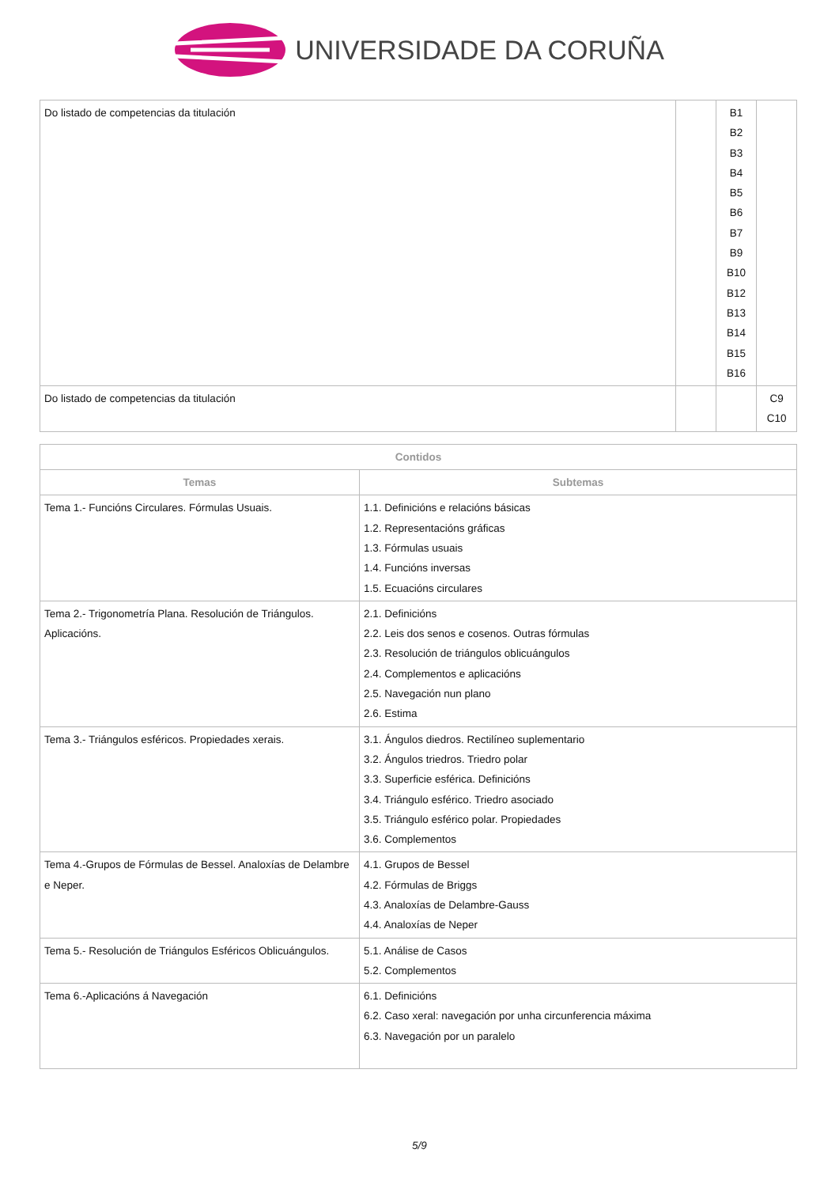UNIVERSIDADE DA CORUÑA
| Do listado de competencias da titulación | | B1 B2 B3 B4 B5 B6 B7 B9 B10 B12 B13 B14 B15 B16 | |
| Do listado de competencias da titulación | | | C9 C10 |
| Contidos | |
| --- | --- |
| Temas | Subtemas |
| Tema 1.- Funcións Circulares. Fórmulas Usuais. | 1.1. Definicións e relacións básicas 1.2. Representacións gráficas 1.3. Fórmulas usuais 1.4. Funcións inversas 1.5. Ecuacións circulares |
| Tema 2.- Trigonometría Plana. Resolución de Triángulos. Aplicacións. | 2.1. Definicións 2.2. Leis dos senos e cosenos. Outras fórmulas 2.3. Resolución de triángulos oblicuángulos 2.4. Complementos e aplicacións 2.5. Navegación nun plano 2.6. Estima |
| Tema 3.- Triángulos esféricos. Propiedades xerais. | 3.1. Ángulos diedros. Rectilíneo suplementario 3.2. Ángulos triedros. Triedro polar 3.3. Superficie esférica. Definicións 3.4. Triángulo esférico. Triedro asociado 3.5. Triángulo esférico polar. Propiedades 3.6. Complementos |
| Tema 4.-Grupos de Fórmulas de Bessel. Analoxías de Delambre e Neper. | 4.1. Grupos de Bessel 4.2. Fórmulas de Briggs 4.3. Analoxías de Delambre-Gauss 4.4. Analoxías de Neper |
| Tema 5.- Resolución de Triángulos Esféricos Oblicuángulos. | 5.1. Análise de Casos 5.2. Complementos |
| Tema 6.-Aplicacións á Navegación | 6.1. Definicións 6.2. Caso xeral: navegación por unha circunferencia máxima 6.3. Navegación por un paralelo |
5/9